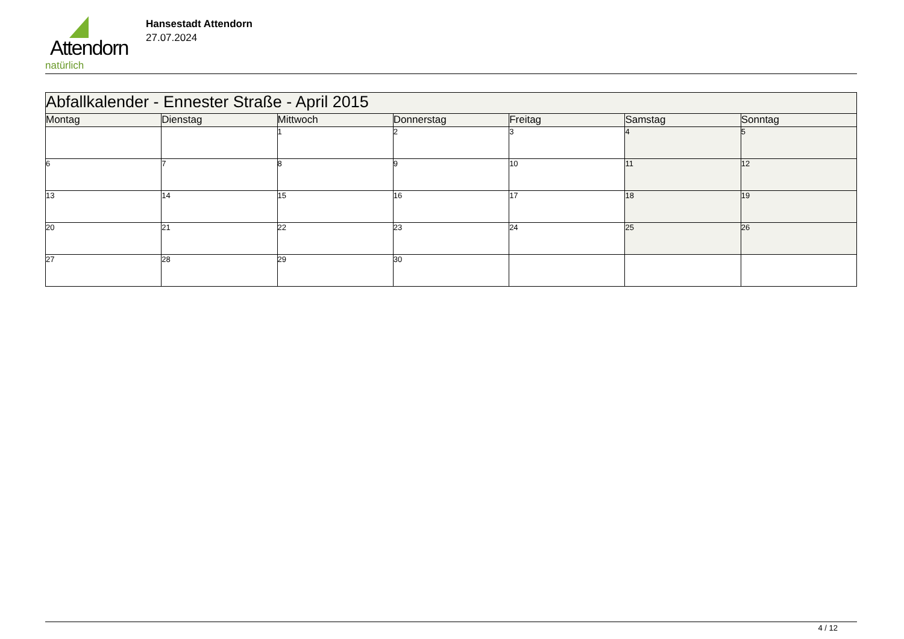Attendorn
natürlich
Hansestadt Attendorn
27.07.2024
| Abfallkalender - Ennester Straße - April 2015 | | | | | | |
| Montag | Dienstag | Mittwoch | Donnerstag | Freitag | Samstag | Sonntag |
| | | 1 | 2 | 3 | 4 | 5 |
| 6 | 7 | 8 | 9 | 10 | 11 | 12 |
| 13 | 14 | 15 | 16 | 17 | 18 | 19 |
| 20 | 21 | 22 | 23 | 24 | 25 | 26 |
| 27 | 28 | 29 | 30 | | | |
4 / 12